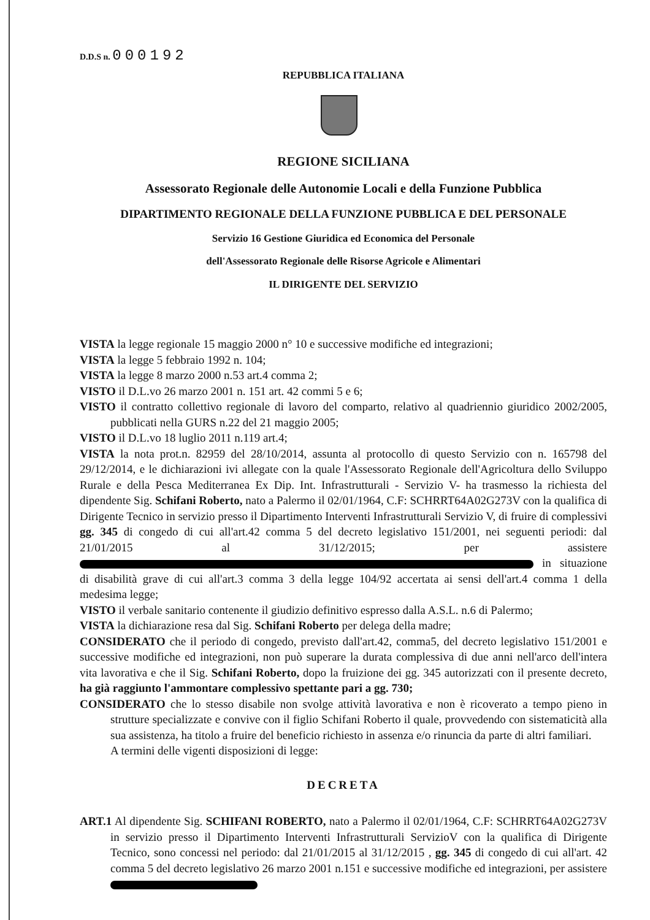D.D.S n. 000192
REPUBBLICA ITALIANA
REGIONE SICILIANA
Assessorato Regionale delle Autonomie Locali e della Funzione Pubblica
DIPARTIMENTO REGIONALE DELLA FUNZIONE PUBBLICA E DEL PERSONALE
Servizio 16 Gestione Giuridica ed Economica del Personale
dell'Assessorato Regionale delle Risorse Agricole e Alimentari
IL DIRIGENTE DEL SERVIZIO
VISTA la legge regionale 15 maggio 2000 n° 10 e successive modifiche ed integrazioni;
VISTA la legge 5 febbraio 1992 n. 104;
VISTA la legge 8 marzo 2000 n.53 art.4 comma 2;
VISTO il D.L.vo 26 marzo 2001 n. 151 art. 42 commi 5 e 6;
VISTO il contratto collettivo regionale di lavoro del comparto, relativo al quadriennio giuridico 2002/2005, pubblicati nella GURS n.22 del 21 maggio 2005;
VISTO il D.L.vo 18 luglio 2011 n.119 art.4;
VISTA la nota prot.n. 82959 del 28/10/2014, assunta al protocollo di questo Servizio con n. 165798 del 29/12/2014, e le dichiarazioni ivi allegate con la quale l'Assessorato Regionale dell'Agricoltura dello Sviluppo Rurale e della Pesca Mediterranea Ex Dip. Int. Infrastrutturali - Servizio V- ha trasmesso la richiesta del dipendente Sig. Schifani Roberto, nato a Palermo il 02/01/1964, C.F: SCHRRT64A02G273V con la qualifica di Dirigente Tecnico in servizio presso il Dipartimento Interventi Infrastrutturali Servizio V, di fruire di complessivi gg. 345 di congedo di cui all'art.42 comma 5 del decreto legislativo 151/2001, nei seguenti periodi: dal 21/01/2015 al 31/12/2015; per assistere in situazione di disabilità grave di cui all'art.3 comma 3 della legge 104/92 accertata ai sensi dell'art.4 comma 1 della medesima legge;
VISTO il verbale sanitario contenente il giudizio definitivo espresso dalla A.S.L. n.6 di Palermo;
VISTA la dichiarazione resa dal Sig. Schifani Roberto per delega della madre;
CONSIDERATO che il periodo di congedo, previsto dall'art.42, comma5, del decreto legislativo 151/2001 e successive modifiche ed integrazioni, non può superare la durata complessiva di due anni nell'arco dell'intera vita lavorativa e che il Sig. Schifani Roberto, dopo la fruizione dei gg. 345 autorizzati con il presente decreto, ha già raggiunto l'ammontare complessivo spettante pari a gg. 730;
CONSIDERATO che lo stesso disabile non svolge attività lavorativa e non è ricoverato a tempo pieno in strutture specializzate e convive con il figlio Schifani Roberto il quale, provvedendo con sistematicità alla sua assistenza, ha titolo a fruire del beneficio richiesto in assenza e/o rinuncia da parte di altri familiari.
A termini delle vigenti disposizioni di legge:
DECRETA
ART.1 Al dipendente Sig. SCHIFANI ROBERTO, nato a Palermo il 02/01/1964, C.F: SCHRRT64A02G273V in servizio presso il Dipartimento Interventi Infrastrutturali ServizioV con la qualifica di Dirigente Tecnico, sono concessi nel periodo: dal 21/01/2015 al 31/12/2015 , gg. 345 di congedo di cui all'art. 42 comma 5 del decreto legislativo 26 marzo 2001 n.151 e successive modifiche ed integrazioni, per assistere